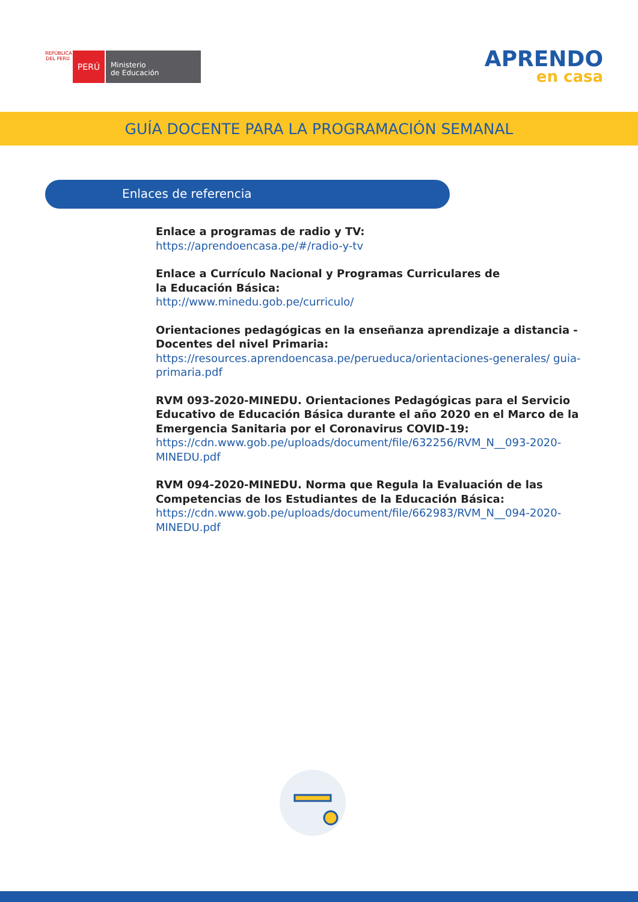REPÚBLICA DEL PERÚ
PERÚ
Ministerio
de Educación
APRENDO
en casa
GUÍA DOCENTE PARA LA PROGRAMACIÓN SEMANAL
Enlaces de referencia
Enlace a programas de radio y TV:
https://aprendoencasa.pe/#/radio-y-tv
Enlace a Currículo Nacional y Programas Curriculares de
la Educación Básica:
http://www.minedu.gob.pe/curriculo/
Orientaciones pedagógicas en la enseñanza aprendizaje a distancia - Docentes del nivel Primaria:
https://resources.aprendoencasa.pe/perueduca/orientaciones-generales/ guia-primaria.pdf
RVM 093-2020-MINEDU. Orientaciones Pedagógicas para el Servicio Educativo de Educación Básica durante el año 2020 en el Marco de la Emergencia Sanitaria por el Coronavirus COVID-19:
https://cdn.www.gob.pe/uploads/document/file/632256/RVM_N__093-2020-MINEDU.pdf
RVM 094-2020-MINEDU. Norma que Regula la Evaluación de las Competencias de los Estudiantes de la Educación Básica:
https://cdn.www.gob.pe/uploads/document/file/662983/RVM_N__094-2020-MINEDU.pdf